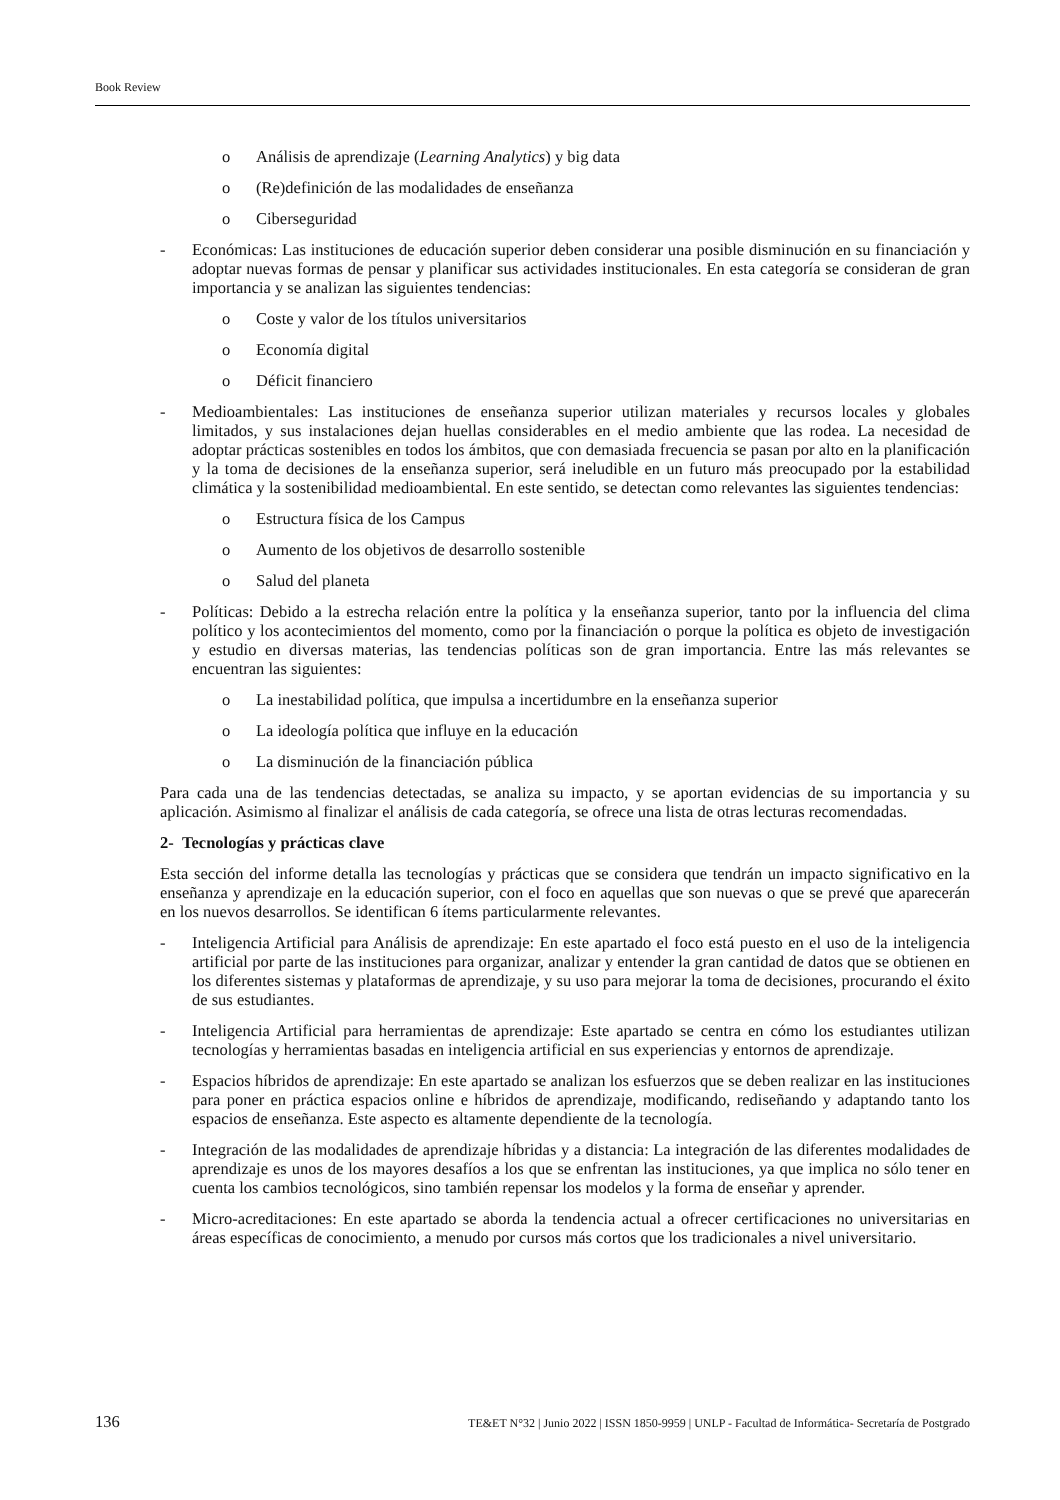Book Review
o Análisis de aprendizaje (Learning Analytics) y big data
o (Re)definición de las modalidades de enseñanza
o Ciberseguridad
- Económicas: Las instituciones de educación superior deben considerar una posible disminución en su financiación y adoptar nuevas formas de pensar y planificar sus actividades institucionales. En esta categoría se consideran de gran importancia y se analizan las siguientes tendencias:
o Coste y valor de los títulos universitarios
o Economía digital
o Déficit financiero
- Medioambientales: Las instituciones de enseñanza superior utilizan materiales y recursos locales y globales limitados, y sus instalaciones dejan huellas considerables en el medio ambiente que las rodea. La necesidad de adoptar prácticas sostenibles en todos los ámbitos, que con demasiada frecuencia se pasan por alto en la planificación y la toma de decisiones de la enseñanza superior, será ineludible en un futuro más preocupado por la estabilidad climática y la sostenibilidad medioambiental. En este sentido, se detectan como relevantes las siguientes tendencias:
o Estructura física de los Campus
o Aumento de los objetivos de desarrollo sostenible
o Salud del planeta
- Políticas: Debido a la estrecha relación entre la política y la enseñanza superior, tanto por la influencia del clima político y los acontecimientos del momento, como por la financiación o porque la política es objeto de investigación y estudio en diversas materias, las tendencias políticas son de gran importancia. Entre las más relevantes se encuentran las siguientes:
o La inestabilidad política, que impulsa a incertidumbre en la enseñanza superior
o La ideología política que influye en la educación
o La disminución de la financiación pública
Para cada una de las tendencias detectadas, se analiza su impacto, y se aportan evidencias de su importancia y su aplicación. Asimismo al finalizar el análisis de cada categoría, se ofrece una lista de otras lecturas recomendadas.
2- Tecnologías y prácticas clave
Esta sección del informe detalla las tecnologías y prácticas que se considera que tendrán un impacto significativo en la enseñanza y aprendizaje en la educación superior, con el foco en aquellas que son nuevas o que se prevé que aparecerán en los nuevos desarrollos. Se identifican 6 ítems particularmente relevantes.
- Inteligencia Artificial para Análisis de aprendizaje: En este apartado el foco está puesto en el uso de la inteligencia artificial por parte de las instituciones para organizar, analizar y entender la gran cantidad de datos que se obtienen en los diferentes sistemas y plataformas de aprendizaje, y su uso para mejorar la toma de decisiones, procurando el éxito de sus estudiantes.
- Inteligencia Artificial para herramientas de aprendizaje: Este apartado se centra en cómo los estudiantes utilizan tecnologías y herramientas basadas en inteligencia artificial en sus experiencias y entornos de aprendizaje.
- Espacios híbridos de aprendizaje: En este apartado se analizan los esfuerzos que se deben realizar en las instituciones para poner en práctica espacios online e híbridos de aprendizaje, modificando, rediseñando y adaptando tanto los espacios de enseñanza. Este aspecto es altamente dependiente de la tecnología.
- Integración de las modalidades de aprendizaje híbridas y a distancia: La integración de las diferentes modalidades de aprendizaje es unos de los mayores desafíos a los que se enfrentan las instituciones, ya que implica no sólo tener en cuenta los cambios tecnológicos, sino también repensar los modelos y la forma de enseñar y aprender.
- Micro-acreditaciones: En este apartado se aborda la tendencia actual a ofrecer certificaciones no universitarias en áreas específicas de conocimiento, a menudo por cursos más cortos que los tradicionales a nivel universitario.
136 TE&ET N°32 | Junio 2022 | ISSN 1850-9959 | UNLP - Facultad de Informática- Secretaría de Postgrado